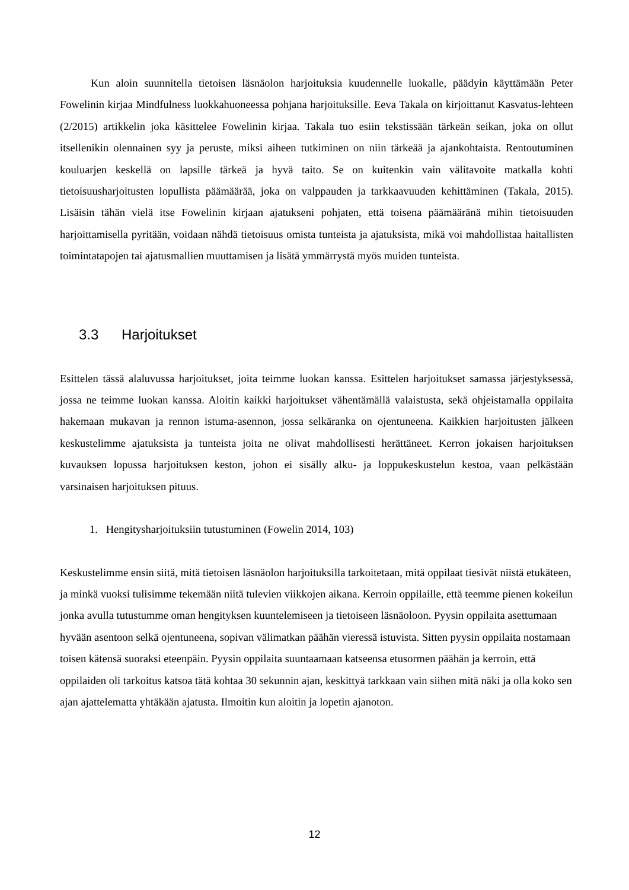Kun aloin suunnitella tietoisen läsnäolon harjoituksia kuudennelle luokalle, päädyin käyttämään Peter Fowelinin kirjaa Mindfulness luokkahuoneessa pohjana harjoituksille. Eeva Takala on kirjoittanut Kasvatus-lehteen (2/2015) artikkelin joka käsittelee Fowelinin kirjaa. Takala tuo esiin tekstissään tärkeän seikan, joka on ollut itsellenikin olennainen syy ja peruste, miksi aiheen tutkiminen on niin tärkeää ja ajankohtaista. Rentoutuminen kouluarjen keskellä on lapsille tärkeä ja hyvä taito. Se on kuitenkin vain välitavoite matkalla kohti tietoisuusharjoitusten lopullista päämäärää, joka on valppauden ja tarkkaavuuden kehittäminen (Takala, 2015). Lisäisin tähän vielä itse Fowelinin kirjaan ajatukseni pohjaten, että toisena päämääränä mihin tietoisuuden harjoittamisella pyritään, voidaan nähdä tietoisuus omista tunteista ja ajatuksista, mikä voi mahdollistaa haitallisten toimintatapojen tai ajatusmallien muuttamisen ja lisätä ymmärrystä myös muiden tunteista.
3.3 Harjoitukset
Esittelen tässä alaluvussa harjoitukset, joita teimme luokan kanssa. Esittelen harjoitukset samassa järjestyksessä, jossa ne teimme luokan kanssa. Aloitin kaikki harjoitukset vähentämällä valaistusta, sekä ohjeistamalla oppilaita hakemaan mukavan ja rennon istuma-asennon, jossa selkäranka on ojentuneena. Kaikkien harjoitusten jälkeen keskustelimme ajatuksista ja tunteista joita ne olivat mahdollisesti herättäneet. Kerron jokaisen harjoituksen kuvauksen lopussa harjoituksen keston, johon ei sisälly alku- ja loppukeskustelun kestoa, vaan pelkästään varsinaisen harjoituksen pituus.
1. Hengitysharjoituksiin tutustuminen (Fowelin 2014, 103)
Keskustelimme ensin siitä, mitä tietoisen läsnäolon harjoituksilla tarkoitetaan, mitä oppilaat tiesivät niistä etukäteen, ja minkä vuoksi tulisimme tekemään niitä tulevien viikkojen aikana. Kerroin oppilaille, että teemme pienen kokeilun jonka avulla tutustumme oman hengityksen kuuntelemiseen ja tietoiseen läsnäoloon. Pyysin oppilaita asettumaan hyvään asentoon selkä ojentuneena, sopivan välimatkan päähän vieressä istuvista. Sitten pyysin oppilaita nostamaan toisen kätensä suoraksi eteenpäin. Pyysin oppilaita suuntaamaan katseensa etusormen päähän ja kerroin, että oppilaiden oli tarkoitus katsoa tätä kohtaa 30 sekunnin ajan, keskittyä tarkkaan vain siihen mitä näki ja olla koko sen ajan ajattelematta yhtäkään ajatusta. Ilmoitin kun aloitin ja lopetin ajanoton.
12